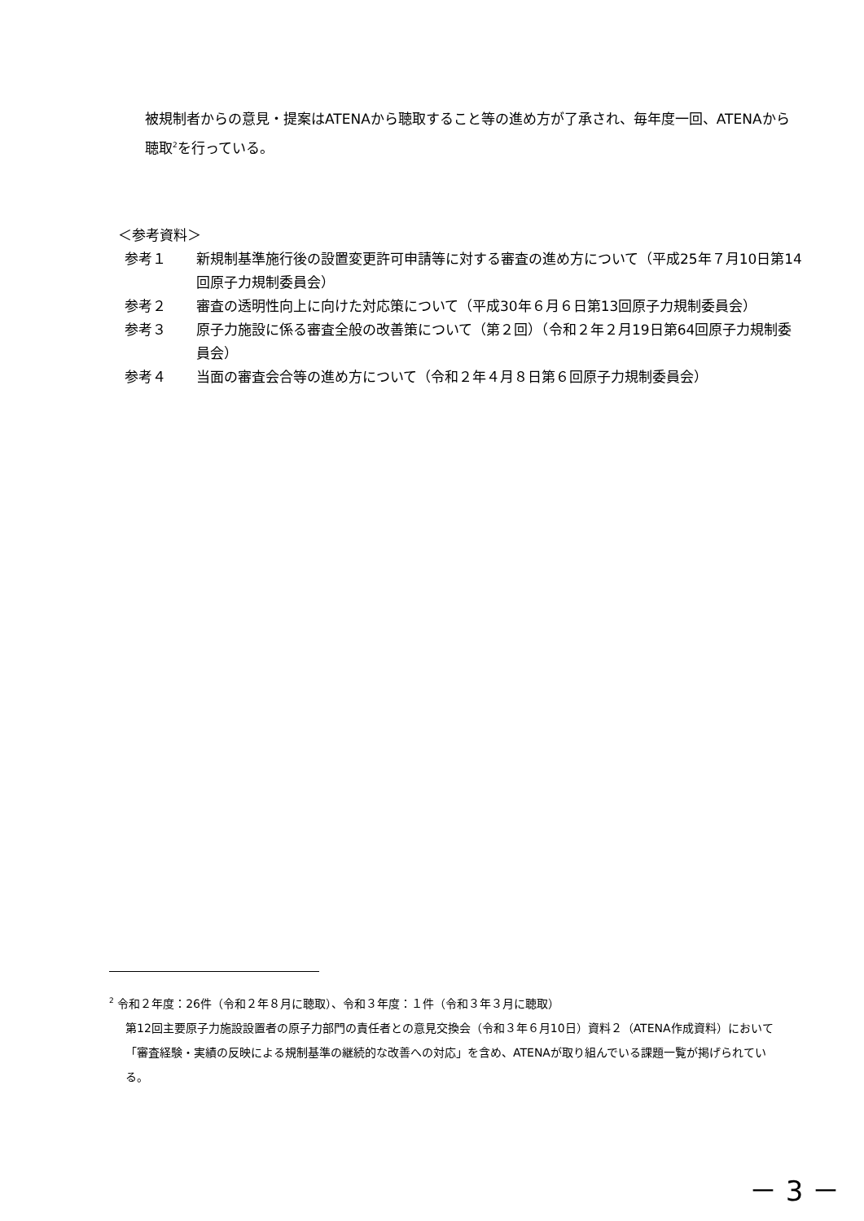被規制者からの意見・提案はATENAから聴取すること等の進め方が了承され、毎年度一回、ATENAから聴取<sup>2</sup>を行っている。
＜参考資料＞
参考１ 新規制基準施行後の設置変更許可申請等に対する審査の進め方について（平成25年７月10日第14回原子力規制委員会）
参考２ 審査の透明性向上に向けた対応策について（平成30年６月６日第13回原子力規制委員会）
参考３ 原子力施設に係る審査全般の改善策について（第２回）（令和２年２月19日第64回原子力規制委員会）
参考４ 当面の審査会合等の進め方について（令和２年４月８日第６回原子力規制委員会）
<sup>2</sup> 令和２年度：26件（令和２年８月に聴取）、令和３年度：１件（令和３年３月に聴取）
第12回主要原子力施設設置者の原子力部門の責任者との意見交換会（令和３年６月10日）資料２（ATENA作成資料）において「審査経験・実績の反映による規制基準の継続的な改善への対応」を含め、ATENAが取り組んでいる課題一覧が掲げられている。
－ 3 －